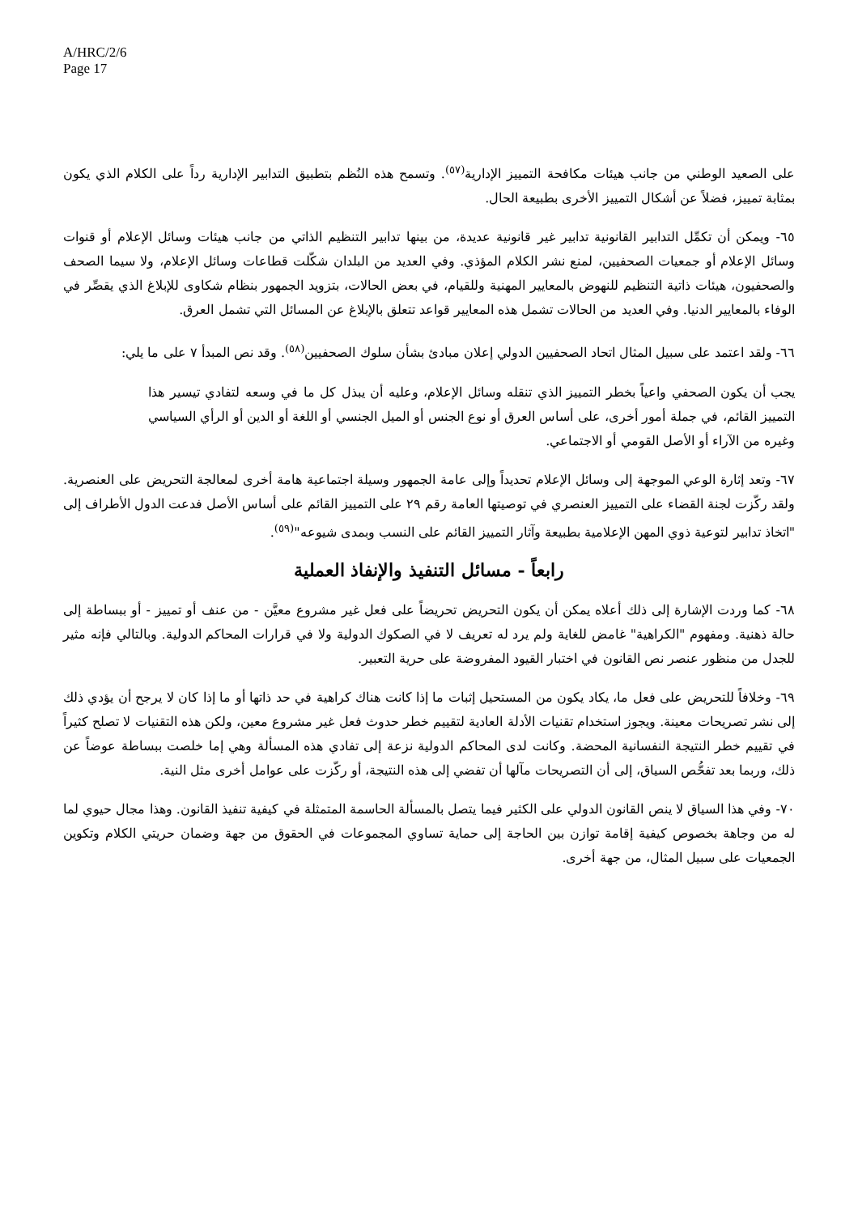A/HRC/2/6
Page 17
على الصعيد الوطني من جانب هيئات مكافحة التمييز الإدارية<sup>(٥٧)</sup>. وتسمح هذه النُظم بتطبيق التدابير الإدارية رداً على الكلام الذي يكون بمثابة تمييز، فضلاً عن أشكال التمييز الأخرى بطبيعة الحال.
٦٥- ويمكن أن تكمِّل التدابير القانونية تدابير غير قانونية عديدة، من بينها تدابير التنظيم الذاتي من جانب هيئات وسائل الإعلام أو قنوات وسائل الإعلام أو جمعيات الصحفيين، لمنع نشر الكلام المؤذي. وفي العديد من البلدان شكّلت قطاعات وسائل الإعلام، ولا سيما الصحف والصحفيون، هيئات ذاتية التنظيم للنهوض بالمعايير المهنية وللقيام، في بعض الحالات، بتزويد الجمهور بنظام شكاوى للإبلاغ الذي يقصِّر في الوفاء بالمعايير الدنيا. وفي العديد من الحالات تشمل هذه المعايير قواعد تتعلق بالإبلاغ عن المسائل التي تشمل العرق.
٦٦- ولقد اعتمد على سبيل المثال اتحاد الصحفيين الدولي إعلان مبادئ بشأن سلوك الصحفيين<sup>(٥٨)</sup>. وقد نص المبدأ ٧ على ما يلي:
يجب أن يكون الصحفي واعياً بخطر التمييز الذي تنقله وسائل الإعلام، وعليه أن يبذل كل ما في وسعه لتفادي تيسير هذا التمييز القائم، في جملة أمور أخرى، على أساس العرق أو نوع الجنس أو الميل الجنسي أو اللغة أو الدين أو الرأي السياسي وغيره من الآراء أو الأصل القومي أو الاجتماعي.
٦٧- وتعد إثارة الوعي الموجهة إلى وسائل الإعلام تحديداً وإلى عامة الجمهور وسيلة اجتماعية هامة أخرى لمعالجة التحريض على العنصرية. ولقد ركّزت لجنة القضاء على التمييز العنصري في توصيتها العامة رقم ٢٩ على التمييز القائم على أساس الأصل فدعت الدول الأطراف إلى "اتخاذ تدابير لتوعية ذوي المهن الإعلامية بطبيعة وآثار التمييز القائم على النسب وبمدى شيوعه"<sup>(٥٩)</sup>.
رابعاً - مسائل التنفيذ والإنفاذ العملية
٦٨- كما وردت الإشارة إلى ذلك أعلاه يمكن أن يكون التحريض تحريضاً على فعل غير مشروع معيَّن - من عنف أو تمييز - أو ببساطة إلى حالة ذهنية. ومفهوم "الكراهية" غامض للغاية ولم يرد له تعريف لا في الصكوك الدولية ولا في قرارات المحاكم الدولية. وبالتالي فإنه مثير للجدل من منظور عنصر نص القانون في اختبار القيود المفروضة على حرية التعبير.
٦٩- وخلافاً للتحريض على فعل ما، يكاد يكون من المستحيل إثبات ما إذا كانت هناك كراهية في حد ذاتها أو ما إذا كان لا يرجح أن يؤدي ذلك إلى نشر تصريحات معينة. ويجوز استخدام تقنيات الأدلة العادية لتقييم خطر حدوث فعل غير مشروع معين، ولكن هذه التقنيات لا تصلح كثيراً في تقييم خطر النتيجة النفسانية المحضة. وكانت لدى المحاكم الدولية نزعة إلى تفادي هذه المسألة وهي إما خلصت ببساطة عوضاً عن ذلك، وربما بعد تفحُّص السياق، إلى أن التصريحات مآلها أن تفضي إلى هذه النتيجة، أو ركّزت على عوامل أخرى مثل النية.
٧٠- وفي هذا السياق لا ينص القانون الدولي على الكثير فيما يتصل بالمسألة الحاسمة المتمثلة في كيفية تنفيذ القانون. وهذا مجال حيوي لما له من وجاهة بخصوص كيفية إقامة توازن بين الحاجة إلى حماية تساوي المجموعات في الحقوق من جهة وضمان حريتي الكلام وتكوين الجمعيات على سبيل المثال، من جهة أخرى.